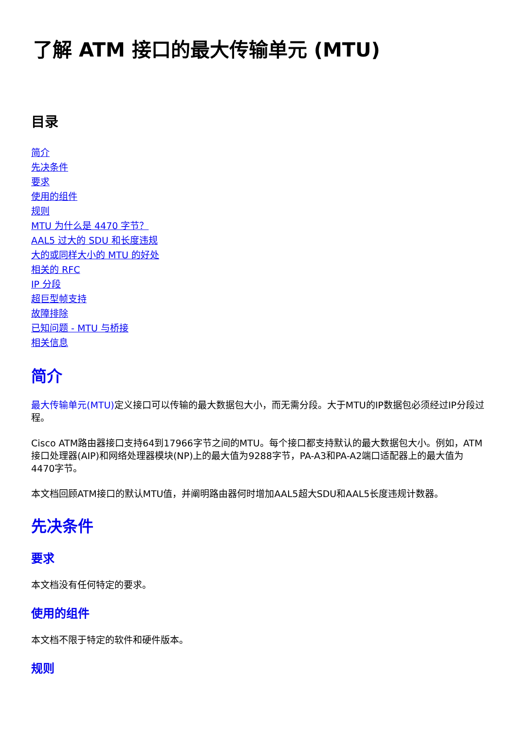了解 ATM 接口的最大传输单元 (MTU)
目录
简介
先决条件
要求
使用的组件
规则
MTU 为什么是 4470 字节？
AAL5 过大的 SDU 和长度违规
大的或同样大小的 MTU 的好处
相关的 RFC
IP 分段
超巨型帧支持
故障排除
已知问题 - MTU 与桥接
相关信息
简介
最大传输单元(MTU) 定义接口可以传输的最大数据包大小，而无需分段。大于MTU的IP数据包必须经过IP分段过程。
Cisco ATM路由器接口支持64到17966字节之间的MTU。每个接口都支持默认的最大数据包大小。例如，ATM接口处理器(AIP)和网络处理器模块(NP)上的最大值为9288字节，PA-A3和PA-A2端口适配器上的最大值为4470字节。
本文档回顾ATM接口的默认MTU值，并阐明路由器何时增加AAL5超大SDU和AAL5长度违规计数器。
先决条件
要求
本文档没有任何特定的要求。
使用的组件
本文档不限于特定的软件和硬件版本。
规则